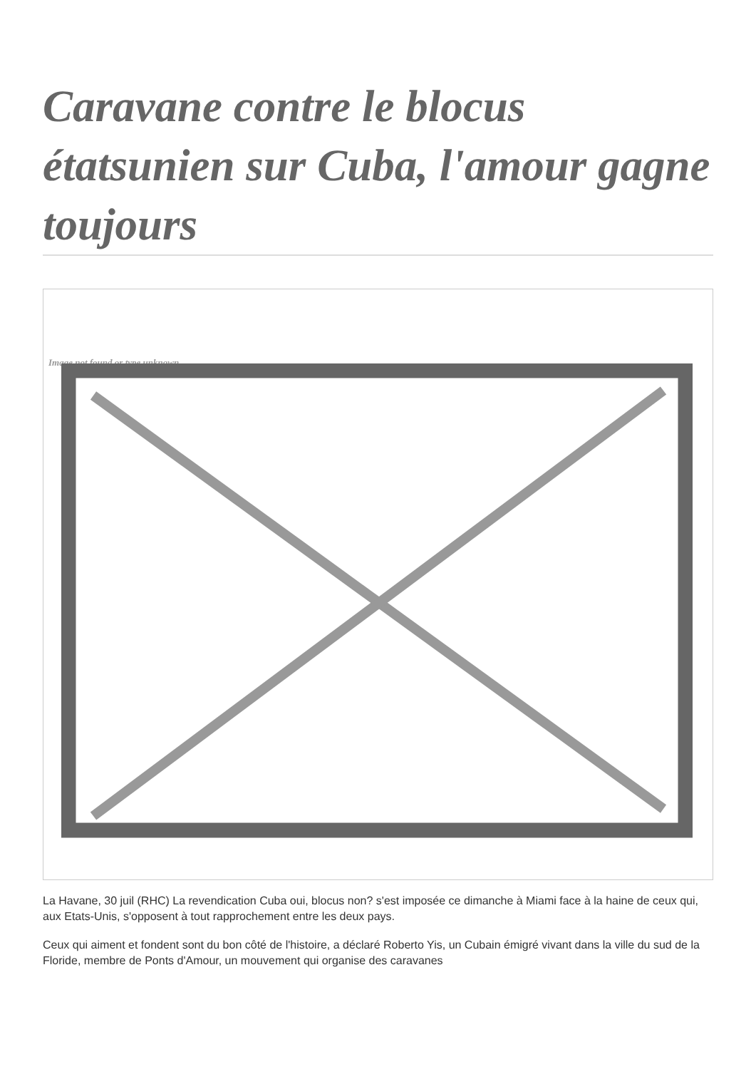Caravane contre le blocus étatsunien sur Cuba, l'amour gagne toujours
Image not found or type unknown
La Havane, 30 juil (RHC) La revendication Cuba oui, blocus non? s'est imposée ce dimanche à Miami face à la haine de ceux qui, aux Etats-Unis, s'opposent à tout rapprochement entre les deux pays.
Ceux qui aiment et fondent sont du bon côté de l'histoire, a déclaré Roberto Yis, un Cubain émigré vivant dans la ville du sud de la Floride, membre de Ponts d'Amour, un mouvement qui organise des caravanes